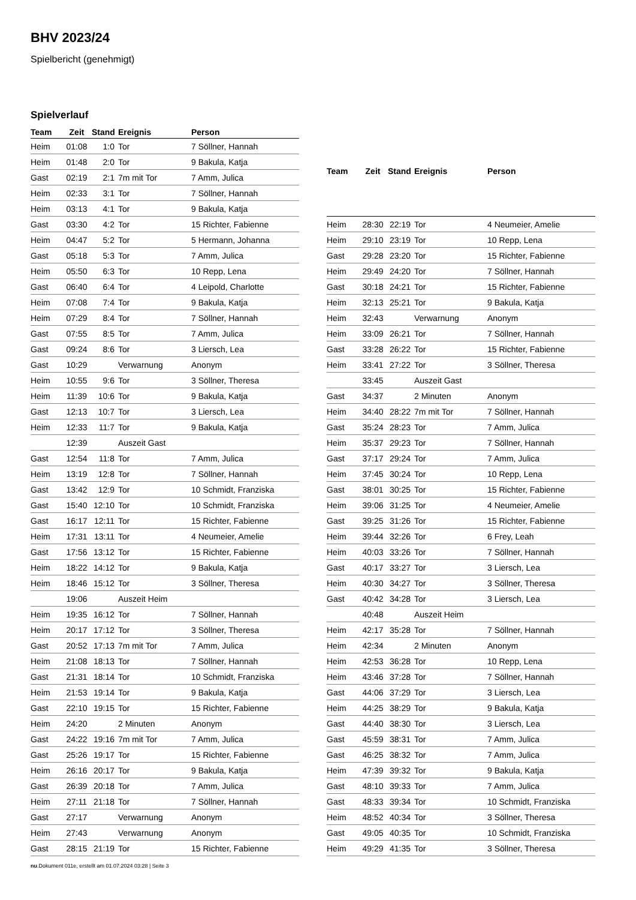BHV 2023/24
Spielbericht (genehmigt)
Spielverlauf
| Team | Zeit | Stand | Ereignis | Person |
| --- | --- | --- | --- | --- |
| Heim | 01:08 | 1:0 | Tor | 7 Söllner, Hannah |
| Heim | 01:48 | 2:0 | Tor | 9 Bakula, Katja |
| Gast | 02:19 | 2:1 | 7m mit Tor | 7 Amm, Julica |
| Heim | 02:33 | 3:1 | Tor | 7 Söllner, Hannah |
| Heim | 03:13 | 4:1 | Tor | 9 Bakula, Katja |
| Gast | 03:30 | 4:2 | Tor | 15 Richter, Fabienne |
| Heim | 04:47 | 5:2 | Tor | 5 Hermann, Johanna |
| Gast | 05:18 | 5:3 | Tor | 7 Amm, Julica |
| Heim | 05:50 | 6:3 | Tor | 10 Repp, Lena |
| Gast | 06:40 | 6:4 | Tor | 4 Leipold, Charlotte |
| Heim | 07:08 | 7:4 | Tor | 9 Bakula, Katja |
| Heim | 07:29 | 8:4 | Tor | 7 Söllner, Hannah |
| Gast | 07:55 | 8:5 | Tor | 7 Amm, Julica |
| Gast | 09:24 | 8:6 | Tor | 3 Liersch, Lea |
| Gast | 10:29 | | Verwarnung | Anonym |
| Heim | 10:55 | 9:6 | Tor | 3 Söllner, Theresa |
| Heim | 11:39 | 10:6 | Tor | 9 Bakula, Katja |
| Gast | 12:13 | 10:7 | Tor | 3 Liersch, Lea |
| Heim | 12:33 | 11:7 | Tor | 9 Bakula, Katja |
| | 12:39 | | Auszeit Gast | |
| Gast | 12:54 | 11:8 | Tor | 7 Amm, Julica |
| Heim | 13:19 | 12:8 | Tor | 7 Söllner, Hannah |
| Gast | 13:42 | 12:9 | Tor | 10 Schmidt, Franziska |
| Gast | 15:40 | 12:10 | Tor | 10 Schmidt, Franziska |
| Gast | 16:17 | 12:11 | Tor | 15 Richter, Fabienne |
| Heim | 17:31 | 13:11 | Tor | 4 Neumeier, Amelie |
| Gast | 17:56 | 13:12 | Tor | 15 Richter, Fabienne |
| Heim | 18:22 | 14:12 | Tor | 9 Bakula, Katja |
| Heim | 18:46 | 15:12 | Tor | 3 Söllner, Theresa |
| | 19:06 | | Auszeit Heim | |
| Heim | 19:35 | 16:12 | Tor | 7 Söllner, Hannah |
| Heim | 20:17 | 17:12 | Tor | 3 Söllner, Theresa |
| Gast | 20:52 | 17:13 | 7m mit Tor | 7 Amm, Julica |
| Heim | 21:08 | 18:13 | Tor | 7 Söllner, Hannah |
| Gast | 21:31 | 18:14 | Tor | 10 Schmidt, Franziska |
| Heim | 21:53 | 19:14 | Tor | 9 Bakula, Katja |
| Gast | 22:10 | 19:15 | Tor | 15 Richter, Fabienne |
| Heim | 24:20 | | 2 Minuten | Anonym |
| Gast | 24:22 | 19:16 | 7m mit Tor | 7 Amm, Julica |
| Gast | 25:26 | 19:17 | Tor | 15 Richter, Fabienne |
| Heim | 26:16 | 20:17 | Tor | 9 Bakula, Katja |
| Gast | 26:39 | 20:18 | Tor | 7 Amm, Julica |
| Heim | 27:11 | 21:18 | Tor | 7 Söllner, Hannah |
| Gast | 27:17 | | Verwarnung | Anonym |
| Heim | 27:43 | | Verwarnung | Anonym |
| Gast | 28:15 | 21:19 | Tor | 15 Richter, Fabienne |
| Team | Zeit | Stand | Ereignis | Person |
| --- | --- | --- | --- | --- |
| Heim | 28:30 | 22:19 | Tor | 4 Neumeier, Amelie |
| Heim | 29:10 | 23:19 | Tor | 10 Repp, Lena |
| Gast | 29:28 | 23:20 | Tor | 15 Richter, Fabienne |
| Heim | 29:49 | 24:20 | Tor | 7 Söllner, Hannah |
| Gast | 30:18 | 24:21 | Tor | 15 Richter, Fabienne |
| Heim | 32:13 | 25:21 | Tor | 9 Bakula, Katja |
| Heim | 32:43 | | Verwarnung | Anonym |
| Heim | 33:09 | 26:21 | Tor | 7 Söllner, Hannah |
| Gast | 33:28 | 26:22 | Tor | 15 Richter, Fabienne |
| Heim | 33:41 | 27:22 | Tor | 3 Söllner, Theresa |
| | 33:45 | | Auszeit Gast | |
| Gast | 34:37 | | 2 Minuten | Anonym |
| Heim | 34:40 | 28:22 | 7m mit Tor | 7 Söllner, Hannah |
| Gast | 35:24 | 28:23 | Tor | 7 Amm, Julica |
| Heim | 35:37 | 29:23 | Tor | 7 Söllner, Hannah |
| Gast | 37:17 | 29:24 | Tor | 7 Amm, Julica |
| Heim | 37:45 | 30:24 | Tor | 10 Repp, Lena |
| Gast | 38:01 | 30:25 | Tor | 15 Richter, Fabienne |
| Heim | 39:06 | 31:25 | Tor | 4 Neumeier, Amelie |
| Gast | 39:25 | 31:26 | Tor | 15 Richter, Fabienne |
| Heim | 39:44 | 32:26 | Tor | 6 Frey, Leah |
| Heim | 40:03 | 33:26 | Tor | 7 Söllner, Hannah |
| Gast | 40:17 | 33:27 | Tor | 3 Liersch, Lea |
| Heim | 40:30 | 34:27 | Tor | 3 Söllner, Theresa |
| Gast | 40:42 | 34:28 | Tor | 3 Liersch, Lea |
| | 40:48 | | Auszeit Heim | |
| Heim | 42:17 | 35:28 | Tor | 7 Söllner, Hannah |
| Heim | 42:34 | | 2 Minuten | Anonym |
| Heim | 42:53 | 36:28 | Tor | 10 Repp, Lena |
| Heim | 43:46 | 37:28 | Tor | 7 Söllner, Hannah |
| Gast | 44:06 | 37:29 | Tor | 3 Liersch, Lea |
| Heim | 44:25 | 38:29 | Tor | 9 Bakula, Katja |
| Gast | 44:40 | 38:30 | Tor | 3 Liersch, Lea |
| Gast | 45:59 | 38:31 | Tor | 7 Amm, Julica |
| Gast | 46:25 | 38:32 | Tor | 7 Amm, Julica |
| Heim | 47:39 | 39:32 | Tor | 9 Bakula, Katja |
| Gast | 48:10 | 39:33 | Tor | 7 Amm, Julica |
| Gast | 48:33 | 39:34 | Tor | 10 Schmidt, Franziska |
| Heim | 48:52 | 40:34 | Tor | 3 Söllner, Theresa |
| Gast | 49:05 | 40:35 | Tor | 10 Schmidt, Franziska |
| Heim | 49:29 | 41:35 | Tor | 3 Söllner, Theresa |
nu.Dokument 011e, erstellt am 01.07.2024 03:28 | Seite 3